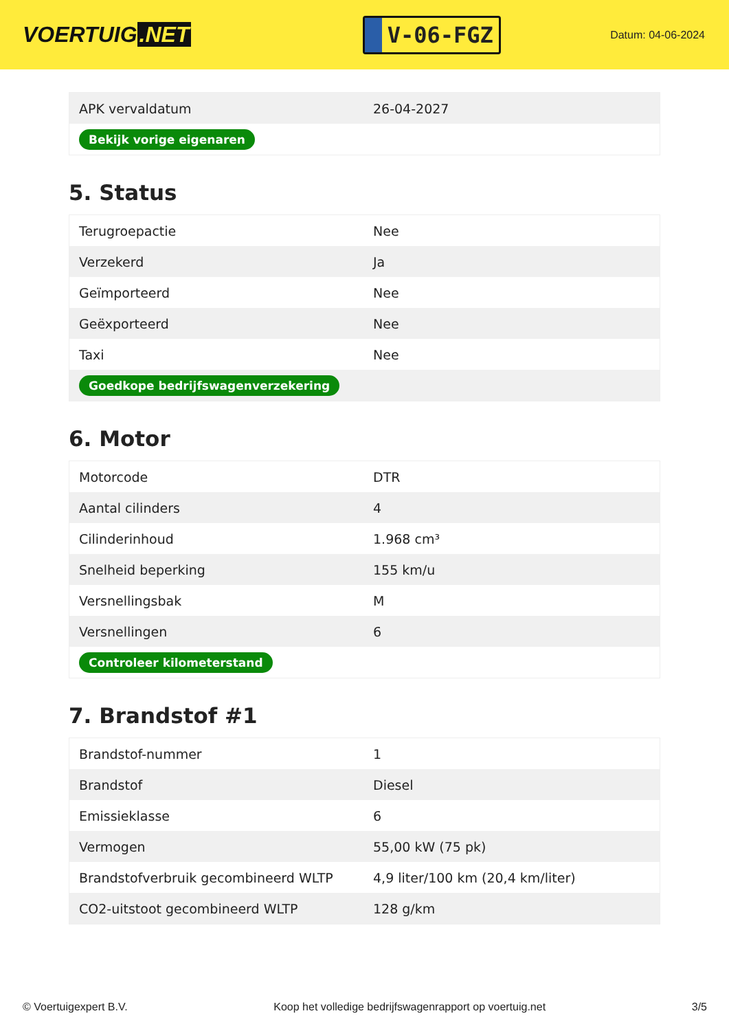VOERTUIG.NET
V-06-FGZ
Datum: 04-06-2024
| APK vervaldatum | 26-04-2027 |
| Bekijk vorige eigenaren | |
5. Status
| Terugroepactie | Nee |
| Verzekerd | Ja |
| Geïmporteerd | Nee |
| Geëxporteerd | Nee |
| Taxi | Nee |
| Goedkope bedrijfswagenverzekering | |
6. Motor
| Motorcode | DTR |
| Aantal cilinders | 4 |
| Cilinderinhoud | 1.968 cm³ |
| Snelheid beperking | 155 km/u |
| Versnellingsbak | M |
| Versnellingen | 6 |
| Controleer kilometerstand | |
7. Brandstof #1
| Brandstof-nummer | 1 |
| Brandstof | Diesel |
| Emissieklasse | 6 |
| Vermogen | 55,00 kW (75 pk) |
| Brandstofverbruik gecombineerd WLTP | 4,9 liter/100 km (20,4 km/liter) |
| CO2-uitstoot gecombineerd WLTP | 128 g/km |
© Voertuigexpert B.V. Koop het volledige bedrijfswagenrapport op voertuig.net 3/5